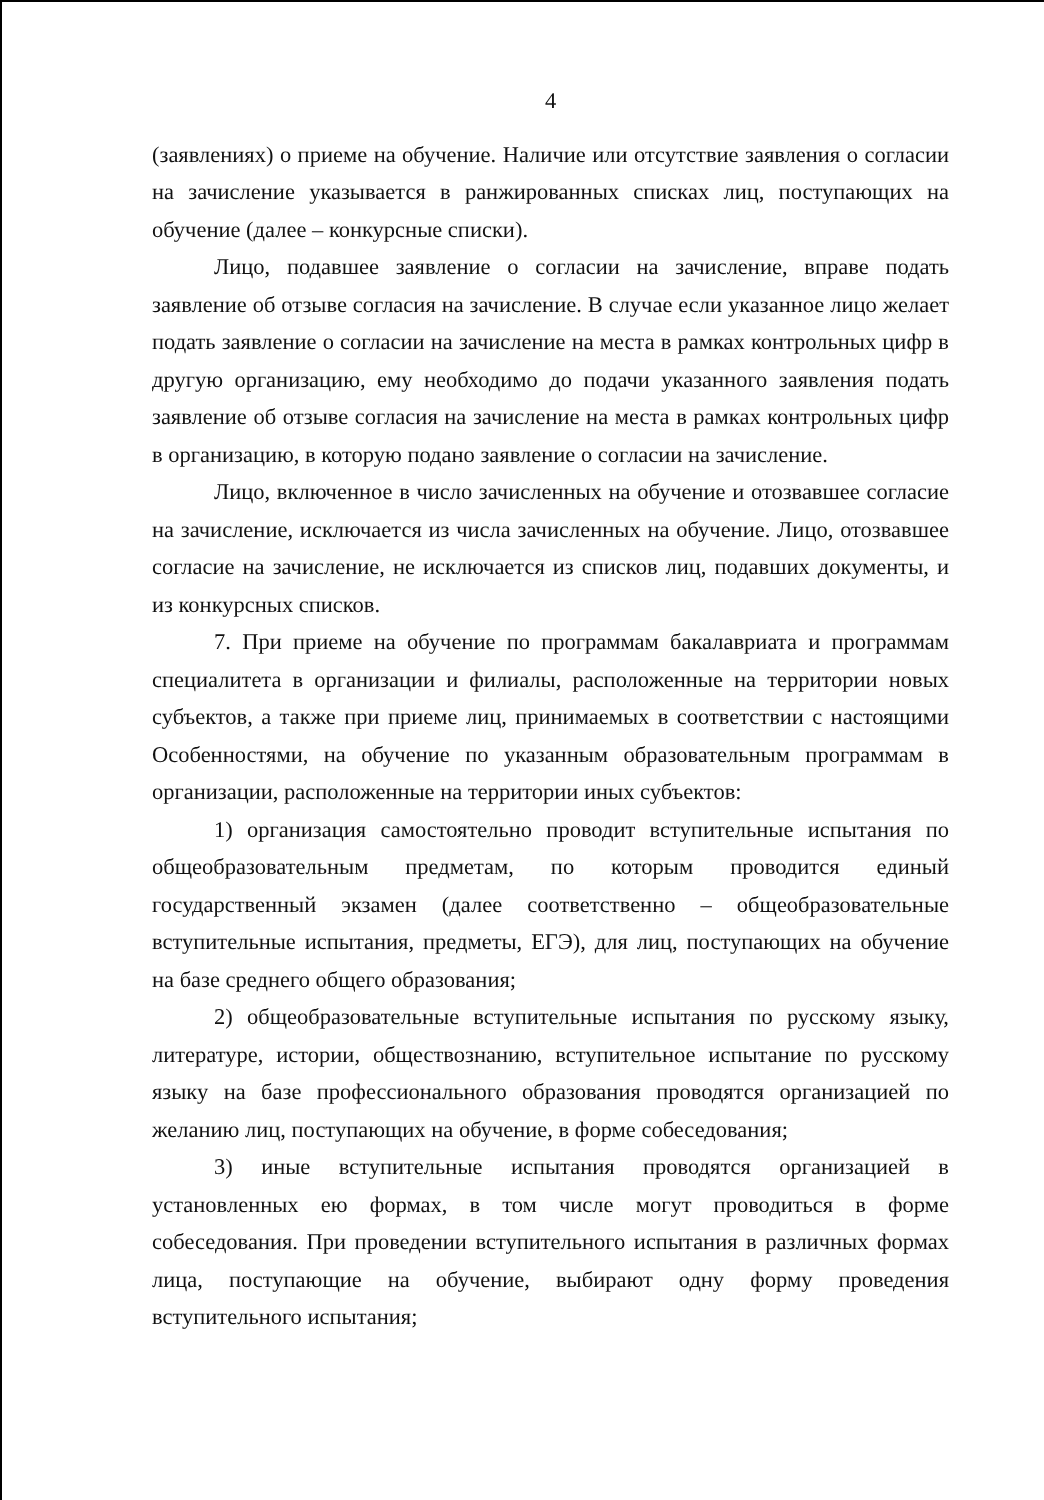4
(заявлениях) о приеме на обучение. Наличие или отсутствие заявления о согласии на зачисление указывается в ранжированных списках лиц, поступающих на обучение (далее – конкурсные списки).
Лицо, подавшее заявление о согласии на зачисление, вправе подать заявление об отзыве согласия на зачисление. В случае если указанное лицо желает подать заявление о согласии на зачисление на места в рамках контрольных цифр в другую организацию, ему необходимо до подачи указанного заявления подать заявление об отзыве согласия на зачисление на места в рамках контрольных цифр в организацию, в которую подано заявление о согласии на зачисление.
Лицо, включенное в число зачисленных на обучение и отозвавшее согласие на зачисление, исключается из числа зачисленных на обучение. Лицо, отозвавшее согласие на зачисление, не исключается из списков лиц, подавших документы, и из конкурсных списков.
7. При приеме на обучение по программам бакалавриата и программам специалитета в организации и филиалы, расположенные на территории новых субъектов, а также при приеме лиц, принимаемых в соответствии с настоящими Особенностями, на обучение по указанным образовательным программам в организации, расположенные на территории иных субъектов:
1) организация самостоятельно проводит вступительные испытания по общеобразовательным предметам, по которым проводится единый государственный экзамен (далее соответственно – общеобразовательные вступительные испытания, предметы, ЕГЭ), для лиц, поступающих на обучение на базе среднего общего образования;
2) общеобразовательные вступительные испытания по русскому языку, литературе, истории, обществознанию, вступительное испытание по русскому языку на базе профессионального образования проводятся организацией по желанию лиц, поступающих на обучение, в форме собеседования;
3) иные вступительные испытания проводятся организацией в установленных ею формах, в том числе могут проводиться в форме собеседования. При проведении вступительного испытания в различных формах лица, поступающие на обучение, выбирают одну форму проведения вступительного испытания;